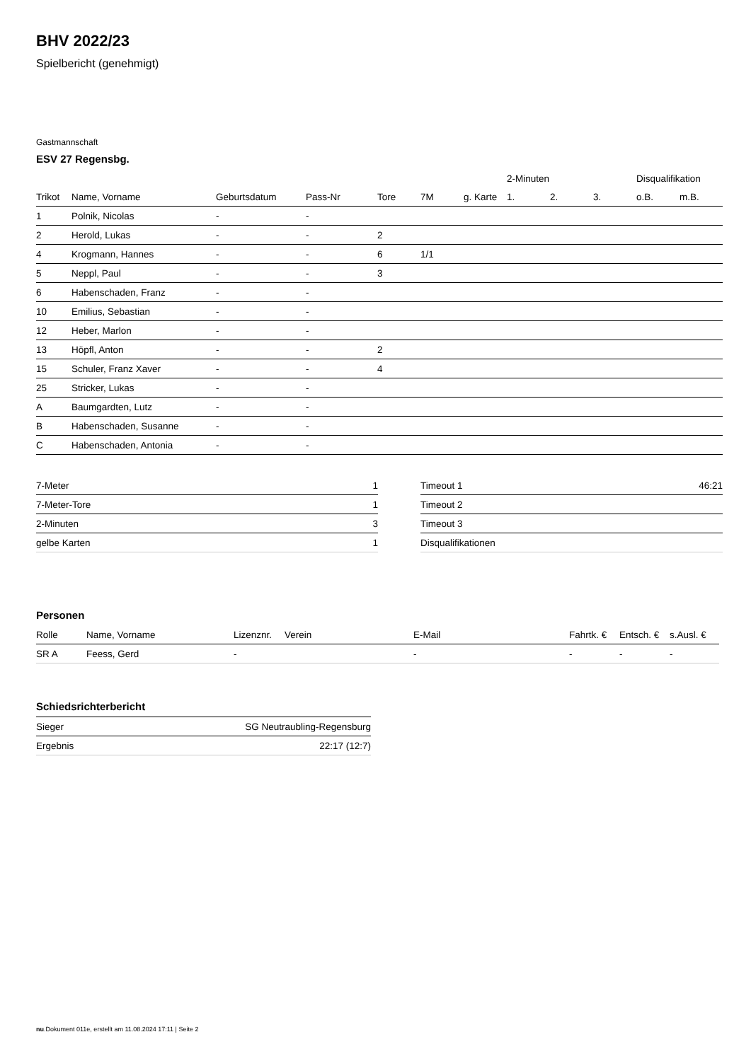BHV 2022/23
Spielbericht (genehmigt)
Gastmannschaft
ESV 27 Regensbg.
| | | | | | | | | 2-Minuten | | | Disqualifikation | |
| --- | --- | --- | --- | --- | --- | --- | --- | --- | --- | --- | --- | --- |
| Trikot | Name, Vorname | Geburtsdatum | Pass-Nr | Tore | 7M | g. Karte | | 1. | 2. | 3. | o.B. | m.B. |
| 1 | Polnik, Nicolas | - | - | | | | | | | | | |
| 2 | Herold, Lukas | - | - | 2 | | | | | | | | |
| 4 | Krogmann, Hannes | - | - | 6 | 1/1 | | | | | | | |
| 5 | Neppl, Paul | - | - | 3 | | | | | | | | |
| 6 | Habenschaden, Franz | - | - | | | | | | | | | |
| 10 | Emilius, Sebastian | - | - | | | | | | | | | |
| 12 | Heber, Marlon | - | - | | | | | | | | | |
| 13 | Höpfl, Anton | - | - | 2 | | | | | | | | |
| 15 | Schuler, Franz Xaver | - | - | 4 | | | | | | | | |
| 25 | Stricker, Lukas | - | - | | | | | | | | | |
| A | Baumgardten, Lutz | - | - | | | | | | | | | |
| B | Habenschaden, Susanne | - | - | | | | | | | | | |
| C | Habenschaden, Antonia | - | - | | | | | | | | | |
| 7-Meter | 1 |
| 7-Meter-Tore | 1 |
| 2-Minuten | 3 |
| gelbe Karten | 1 |
| Timeout 1 | 46:21 |
| Timeout 2 | |
| Timeout 3 | |
| Disqualifikationen | |
Personen
| Rolle | Name, Vorname | Lizenznr. | Verein | E-Mail | Fahrtk. € | Entsch. € | s.Ausl. € |
| --- | --- | --- | --- | --- | --- | --- | --- |
| SR A | Feess, Gerd | - | | - | - | - | - |
Schiedsrichterbericht
| Sieger | SG Neutraubling-Regensburg |
| Ergebnis | 22:17 (12:7) |
nu.Dokument 011e, erstellt am 11.08.2024 17:11 | Seite 2